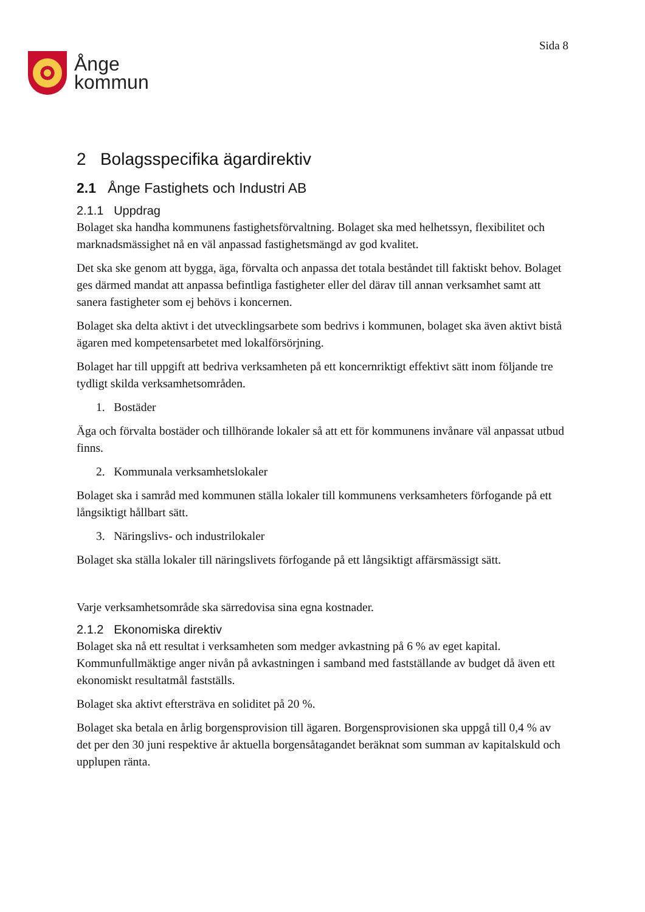Ånge
kommun
Sida 8
2 Bolagsspecifika ägardirektiv
2.1 Ånge Fastighets och Industri AB
2.1.1 Uppdrag
Bolaget ska handha kommunens fastighetsförvaltning. Bolaget ska med helhetssyn, flexibilitet och marknadsmässighet nå en väl anpassad fastighetsmängd av god kvalitet.
Det ska ske genom att bygga, äga, förvalta och anpassa det totala beståndet till faktiskt behov. Bolaget ges därmed mandat att anpassa befintliga fastigheter eller del därav till annan verksamhet samt att sanera fastigheter som ej behövs i koncernen.
Bolaget ska delta aktivt i det utvecklingsarbete som bedrivs i kommunen, bolaget ska även aktivt bistå ägaren med kompetensarbetet med lokalförsörjning.
Bolaget har till uppgift att bedriva verksamheten på ett koncernriktigt effektivt sätt inom följande tre tydligt skilda verksamhetsområden.
1. Bostäder
Äga och förvalta bostäder och tillhörande lokaler så att ett för kommunens invånare väl anpassat utbud finns.
2. Kommunala verksamhetslokaler
Bolaget ska i samråd med kommunen ställa lokaler till kommunens verksamheters förfogande på ett långsiktigt hållbart sätt.
3. Näringslivs- och industrilokaler
Bolaget ska ställa lokaler till näringslivets förfogande på ett långsiktigt affärsmässigt sätt.
Varje verksamhetsområde ska särredovisa sina egna kostnader.
2.1.2 Ekonomiska direktiv
Bolaget ska nå ett resultat i verksamheten som medger avkastning på 6 % av eget kapital. Kommunfullmäktige anger nivån på avkastningen i samband med fastställande av budget då även ett ekonomiskt resultatmål fastställs.
Bolaget ska aktivt eftersträva en soliditet på 20 %.
Bolaget ska betala en årlig borgensprovision till ägaren. Borgensprovisionen ska uppgå till 0,4 % av det per den 30 juni respektive år aktuella borgensåtagandet beräknat som summan av kapitalskuld och upplupen ränta.